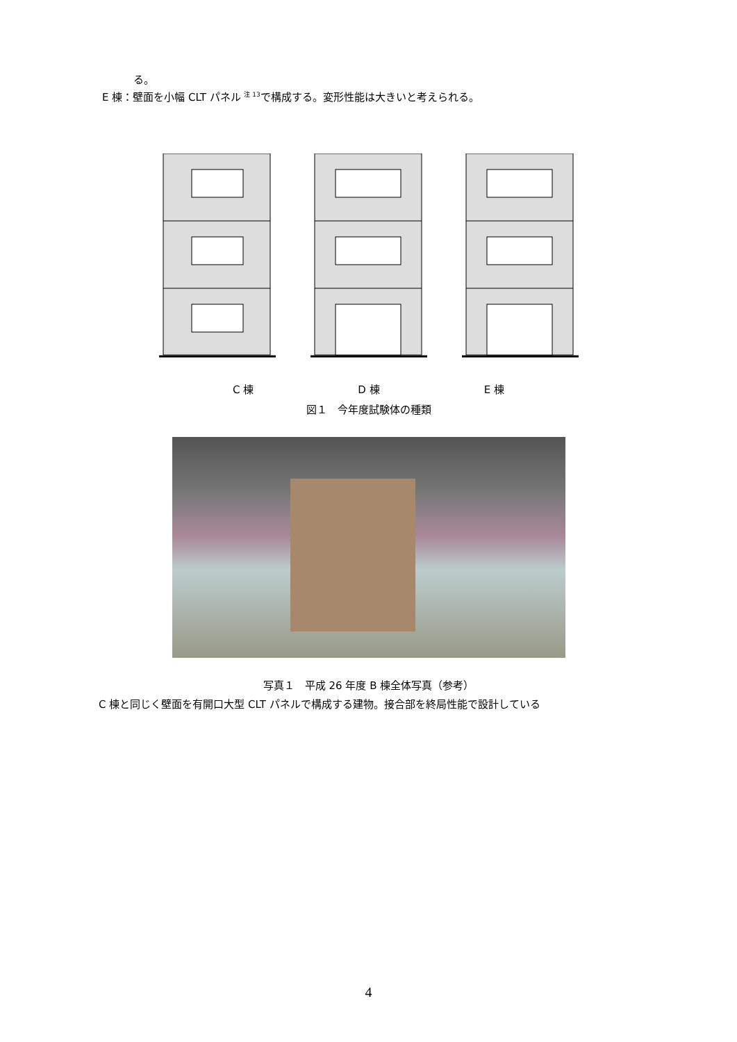る。
E 棟：壁面を小幅 CLT パネル <sup>注 13</sup>で構成する。変形性能は大きいと考えられる。
C 棟 D 棟 E 棟
図１　今年度試験体の種類
写真１　平成 26 年度 B 棟全体写真（参考）
C 棟と同じく壁面を有開口大型 CLT パネルで構成する建物。接合部を終局性能で設計している
4